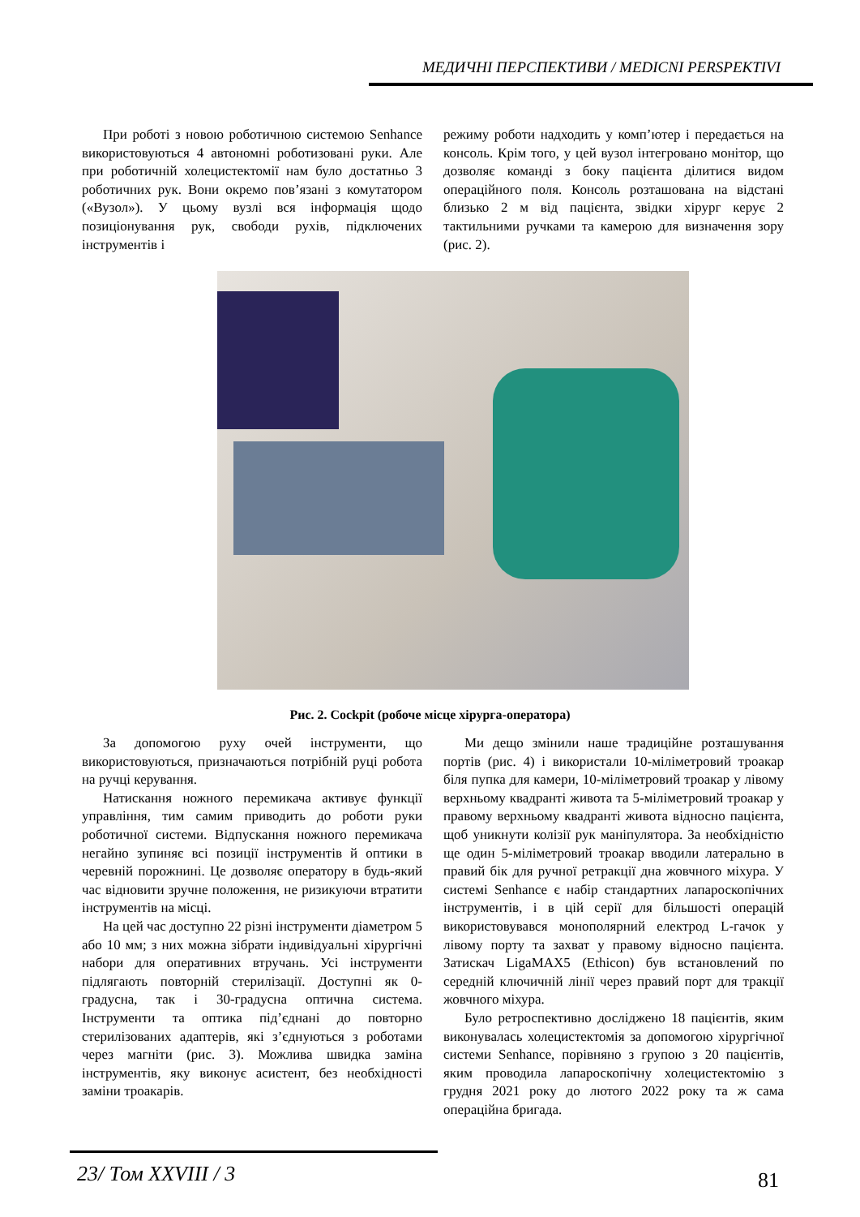МЕДИЧНІ ПЕРСПЕКТИВИ / MEDICNI PERSPEKTIVI
При роботі з новою роботичною системою Senhance використовуються 4 автономні роботизовані руки. Але при роботичній холецистектомії нам було достатньо 3 роботичних рук. Вони окремо пов’язані з комутатором («Вузол»). У цьому вузлі вся інформація щодо позиціонування рук, свободи рухів, підключених інструментів і
режиму роботи надходить у комп’ютер і передається на консоль. Крім того, у цей вузол інтегровано монітор, що дозволяє команді з боку пацієнта ділитися видом операційного поля. Консоль розташована на відстані близько 2 м від пацієнта, звідки хірург керує 2 тактильними ручками та камерою для визначення зору (рис. 2).
Рис. 2. Cockpit (робоче місце хірурга-оператора)
За допомогою руху очей інструменти, що використовуються, призначаються потрібній руці робота на ручці керування.
Натискання ножного перемикача активує функції управління, тим самим приводить до роботи руки роботичної системи. Відпускання ножного перемикача негайно зупиняє всі позиції інструментів й оптики в черевній порожнині. Це дозволяє оператору в будь-який час відновити зручне положення, не ризикуючи втратити інструментів на місці.
На цей час доступно 22 різні інструменти діаметром 5 або 10 мм; з них можна зібрати індивідуальні хірургічні набори для оперативних втручань. Усі інструменти підлягають повторній стерилізації. Доступні як 0-градусна, так і 30-градусна оптична система. Інструменти та оптика під’єднані до повторно стерилізованих адаптерів, які з’єднуються з роботами через магніти (рис. 3). Можлива швидка заміна інструментів, яку виконує асистент, без необхідності заміни троакарів.
Ми дещо змінили наше традиційне розташування портів (рис. 4) і використали 10-міліметровий троакар біля пупка для камери, 10-міліметровий троакар у лівому верхньому квадранті живота та 5-міліметровий троакар у правому верхньому квадранті живота відносно пацієнта, щоб уникнути колізії рук маніпулятора. За необхідністю ще один 5-міліметровий троакар вводили латерально в правий бік для ручної ретракції дна жовчного міхура. У системі Senhance є набір стандартних лапароскопічних інструментів, і в цій серії для більшості операцій використовувався монополярний електрод L-гачок у лівому порту та захват у правому відносно пацієнта. Затискач LigaMAX5 (Ethicon) був встановлений по середній ключичній лінії через правий порт для тракції жовчного міхура.
Було ретроспективно досліджено 18 пацієнтів, яким виконувалась холецистектомія за допомогою хірургічної системи Senhance, порівняно з групою з 20 пацієнтів, яким проводила лапароскопічну холецистектомію з грудня 2021 року до лютого 2022 року та ж сама операційна бригада.
23/ Том XXVIII / 3 81